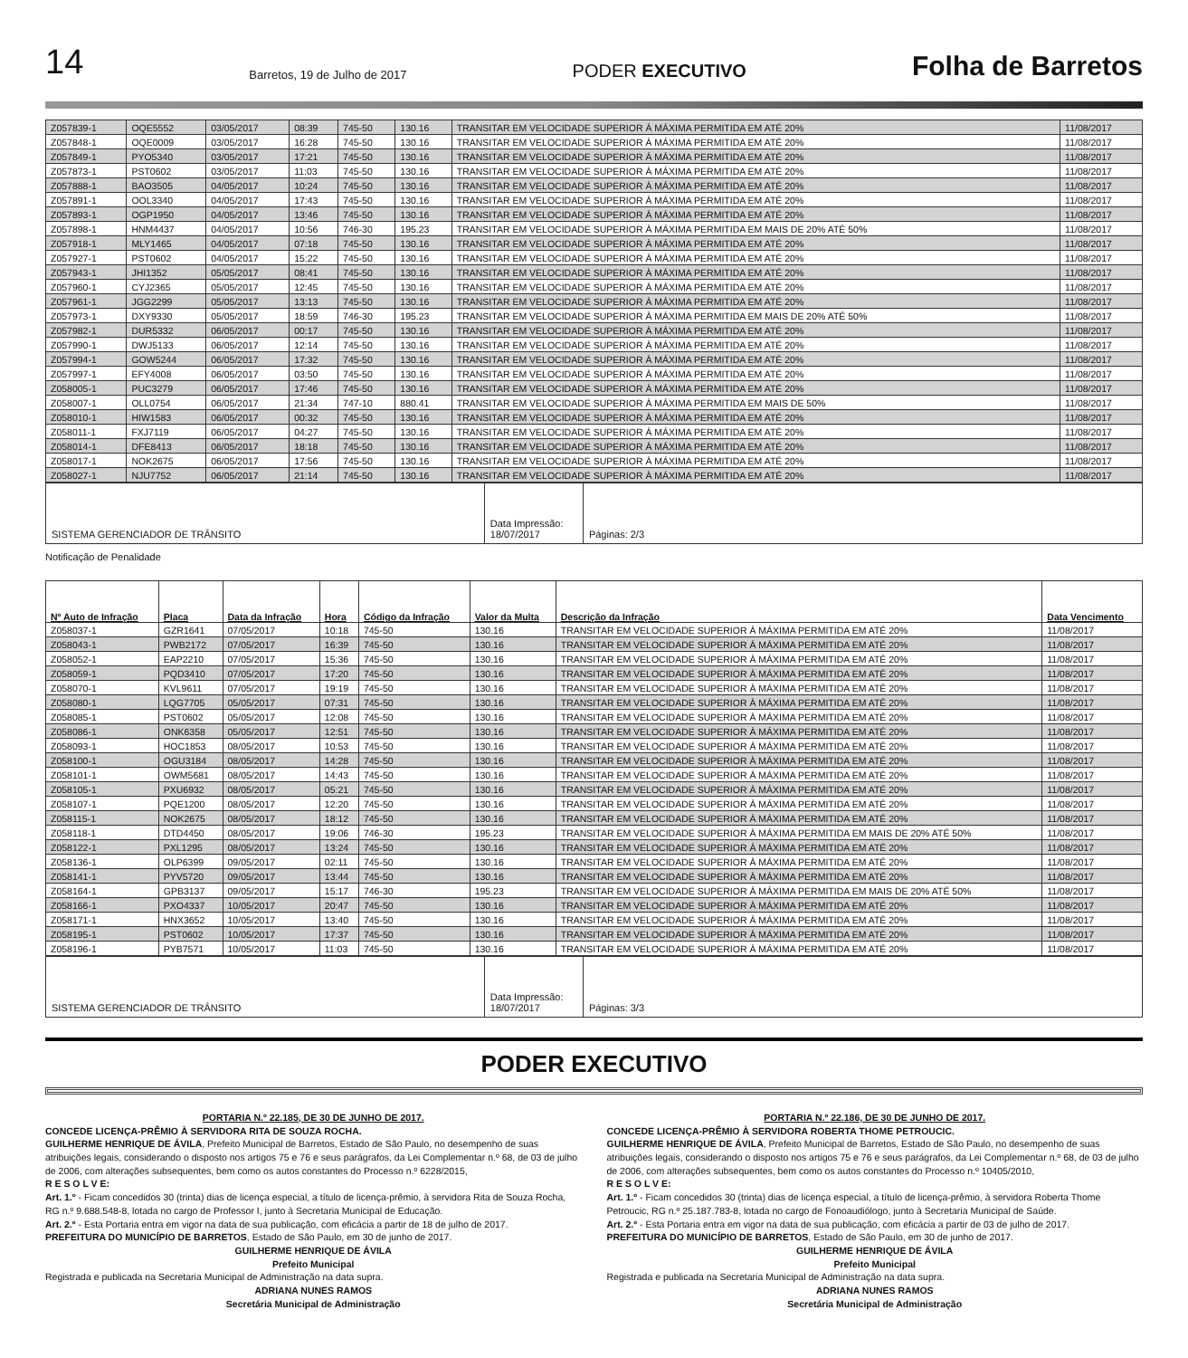14 Barretos, 19 de Julho de 2017 PODER EXECUTIVO Folha de Barretos
| Z057839-1 | OQE5552 | 03/05/2017 | 08:39 | 745-50 | 130.16 | TRANSITAR EM VELOCIDADE SUPERIOR À MÁXIMA PERMITIDA EM ATÉ 20% | 11/08/2017 |
| Z057848-1 | OQE0009 | 03/05/2017 | 16:28 | 745-50 | 130.16 | TRANSITAR EM VELOCIDADE SUPERIOR À MÁXIMA PERMITIDA EM ATÉ 20% | 11/08/2017 |
| Z057849-1 | PYO5340 | 03/05/2017 | 17:21 | 745-50 | 130.16 | TRANSITAR EM VELOCIDADE SUPERIOR À MÁXIMA PERMITIDA EM ATÉ 20% | 11/08/2017 |
| Z057873-1 | PST0602 | 03/05/2017 | 11:03 | 745-50 | 130.16 | TRANSITAR EM VELOCIDADE SUPERIOR À MÁXIMA PERMITIDA EM ATÉ 20% | 11/08/2017 |
| Z057888-1 | BAO3505 | 04/05/2017 | 10:24 | 745-50 | 130.16 | TRANSITAR EM VELOCIDADE SUPERIOR À MÁXIMA PERMITIDA EM ATÉ 20% | 11/08/2017 |
| Z057891-1 | OOL3340 | 04/05/2017 | 17:43 | 745-50 | 130.16 | TRANSITAR EM VELOCIDADE SUPERIOR À MÁXIMA PERMITIDA EM ATÉ 20% | 11/08/2017 |
| Z057893-1 | OGP1950 | 04/05/2017 | 13:46 | 745-50 | 130.16 | TRANSITAR EM VELOCIDADE SUPERIOR À MÁXIMA PERMITIDA EM ATÉ 20% | 11/08/2017 |
| Z057898-1 | HNM4437 | 04/05/2017 | 10:56 | 746-30 | 195.23 | TRANSITAR EM VELOCIDADE SUPERIOR À MÁXIMA PERMITIDA EM MAIS DE 20% ATÉ 50% | 11/08/2017 |
| Z057918-1 | MLY1465 | 04/05/2017 | 07:18 | 745-50 | 130.16 | TRANSITAR EM VELOCIDADE SUPERIOR À MÁXIMA PERMITIDA EM ATÉ 20% | 11/08/2017 |
| Z057927-1 | PST0602 | 04/05/2017 | 15:22 | 745-50 | 130.16 | TRANSITAR EM VELOCIDADE SUPERIOR À MÁXIMA PERMITIDA EM ATÉ 20% | 11/08/2017 |
| Z057943-1 | JHI1352 | 05/05/2017 | 08:41 | 745-50 | 130.16 | TRANSITAR EM VELOCIDADE SUPERIOR À MÁXIMA PERMITIDA EM ATÉ 20% | 11/08/2017 |
| Z057960-1 | CYJ2365 | 05/05/2017 | 12:45 | 745-50 | 130.16 | TRANSITAR EM VELOCIDADE SUPERIOR À MÁXIMA PERMITIDA EM ATÉ 20% | 11/08/2017 |
| Z057961-1 | JGG2299 | 05/05/2017 | 13:13 | 745-50 | 130.16 | TRANSITAR EM VELOCIDADE SUPERIOR À MÁXIMA PERMITIDA EM ATÉ 20% | 11/08/2017 |
| Z057973-1 | DXY9330 | 05/05/2017 | 18:59 | 746-30 | 195.23 | TRANSITAR EM VELOCIDADE SUPERIOR À MÁXIMA PERMITIDA EM MAIS DE 20% ATÉ 50% | 11/08/2017 |
| Z057982-1 | DUR5332 | 06/05/2017 | 00:17 | 745-50 | 130.16 | TRANSITAR EM VELOCIDADE SUPERIOR À MÁXIMA PERMITIDA EM ATÉ 20% | 11/08/2017 |
| Z057990-1 | DWJ5133 | 06/05/2017 | 12:14 | 745-50 | 130.16 | TRANSITAR EM VELOCIDADE SUPERIOR À MÁXIMA PERMITIDA EM ATÉ 20% | 11/08/2017 |
| Z057994-1 | GOW5244 | 06/05/2017 | 17:32 | 745-50 | 130.16 | TRANSITAR EM VELOCIDADE SUPERIOR À MÁXIMA PERMITIDA EM ATÉ 20% | 11/08/2017 |
| Z057997-1 | EFY4008 | 06/05/2017 | 03:50 | 745-50 | 130.16 | TRANSITAR EM VELOCIDADE SUPERIOR À MÁXIMA PERMITIDA EM ATÉ 20% | 11/08/2017 |
| Z058005-1 | PUC3279 | 06/05/2017 | 17:46 | 745-50 | 130.16 | TRANSITAR EM VELOCIDADE SUPERIOR À MÁXIMA PERMITIDA EM ATÉ 20% | 11/08/2017 |
| Z058007-1 | OLL0754 | 06/05/2017 | 21:34 | 747-10 | 880.41 | TRANSITAR EM VELOCIDADE SUPERIOR À MÁXIMA PERMITIDA EM MAIS DE 50% | 11/08/2017 |
| Z058010-1 | HIW1583 | 06/05/2017 | 00:32 | 745-50 | 130.16 | TRANSITAR EM VELOCIDADE SUPERIOR À MÁXIMA PERMITIDA EM ATÉ 20% | 11/08/2017 |
| Z058011-1 | FXJ7119 | 06/05/2017 | 04:27 | 745-50 | 130.16 | TRANSITAR EM VELOCIDADE SUPERIOR À MÁXIMA PERMITIDA EM ATÉ 20% | 11/08/2017 |
| Z058014-1 | DFE8413 | 06/05/2017 | 18:18 | 745-50 | 130.16 | TRANSITAR EM VELOCIDADE SUPERIOR À MÁXIMA PERMITIDA EM ATÉ 20% | 11/08/2017 |
| Z058017-1 | NOK2675 | 06/05/2017 | 17:56 | 745-50 | 130.16 | TRANSITAR EM VELOCIDADE SUPERIOR À MÁXIMA PERMITIDA EM ATÉ 20% | 11/08/2017 |
| Z058027-1 | NJU7752 | 06/05/2017 | 21:14 | 745-50 | 130.16 | TRANSITAR EM VELOCIDADE SUPERIOR À MÁXIMA PERMITIDA EM ATÉ 20% | 11/08/2017 |
| SISTEMA GERENCIADOR DE TRÂNSITO | Data Impressão: 18/07/2017 | Páginas: 2/3 |
Notificação de Penalidade
| Nº Auto de Infração | Placa | Data da Infração | Hora | Código da Infração | Valor da Multa | Descrição da Infração | Data Vencimento |
| --- | --- | --- | --- | --- | --- | --- | --- |
| Z058037-1 | GZR1641 | 07/05/2017 | 10:18 | 745-50 | 130.16 | TRANSITAR EM VELOCIDADE SUPERIOR À MÁXIMA PERMITIDA EM ATÉ 20% | 11/08/2017 |
| Z058043-1 | PWB2172 | 07/05/2017 | 16:39 | 745-50 | 130.16 | TRANSITAR EM VELOCIDADE SUPERIOR À MÁXIMA PERMITIDA EM ATÉ 20% | 11/08/2017 |
| Z058052-1 | EAP2210 | 07/05/2017 | 15:36 | 745-50 | 130.16 | TRANSITAR EM VELOCIDADE SUPERIOR À MÁXIMA PERMITIDA EM ATÉ 20% | 11/08/2017 |
| Z058059-1 | PQD3410 | 07/05/2017 | 17:20 | 745-50 | 130.16 | TRANSITAR EM VELOCIDADE SUPERIOR À MÁXIMA PERMITIDA EM ATÉ 20% | 11/08/2017 |
| Z058070-1 | KVL9611 | 07/05/2017 | 19:19 | 745-50 | 130.16 | TRANSITAR EM VELOCIDADE SUPERIOR À MÁXIMA PERMITIDA EM ATÉ 20% | 11/08/2017 |
| Z058080-1 | LQG7705 | 05/05/2017 | 07:31 | 745-50 | 130.16 | TRANSITAR EM VELOCIDADE SUPERIOR À MÁXIMA PERMITIDA EM ATÉ 20% | 11/08/2017 |
| Z058085-1 | PST0602 | 05/05/2017 | 12:08 | 745-50 | 130.16 | TRANSITAR EM VELOCIDADE SUPERIOR À MÁXIMA PERMITIDA EM ATÉ 20% | 11/08/2017 |
| Z058086-1 | ONK6358 | 05/05/2017 | 12:51 | 745-50 | 130.16 | TRANSITAR EM VELOCIDADE SUPERIOR À MÁXIMA PERMITIDA EM ATÉ 20% | 11/08/2017 |
| Z058093-1 | HOC1853 | 08/05/2017 | 10:53 | 745-50 | 130.16 | TRANSITAR EM VELOCIDADE SUPERIOR À MÁXIMA PERMITIDA EM ATÉ 20% | 11/08/2017 |
| Z058100-1 | OGU3184 | 08/05/2017 | 14:28 | 745-50 | 130.16 | TRANSITAR EM VELOCIDADE SUPERIOR À MÁXIMA PERMITIDA EM ATÉ 20% | 11/08/2017 |
| Z058101-1 | OWM5681 | 08/05/2017 | 14:43 | 745-50 | 130.16 | TRANSITAR EM VELOCIDADE SUPERIOR À MÁXIMA PERMITIDA EM ATÉ 20% | 11/08/2017 |
| Z058105-1 | PXU6932 | 08/05/2017 | 05:21 | 745-50 | 130.16 | TRANSITAR EM VELOCIDADE SUPERIOR À MÁXIMA PERMITIDA EM ATÉ 20% | 11/08/2017 |
| Z058107-1 | PQE1200 | 08/05/2017 | 12:20 | 745-50 | 130.16 | TRANSITAR EM VELOCIDADE SUPERIOR À MÁXIMA PERMITIDA EM ATÉ 20% | 11/08/2017 |
| Z058115-1 | NOK2675 | 08/05/2017 | 18:12 | 745-50 | 130.16 | TRANSITAR EM VELOCIDADE SUPERIOR À MÁXIMA PERMITIDA EM ATÉ 20% | 11/08/2017 |
| Z058118-1 | DTD4450 | 08/05/2017 | 19:06 | 746-30 | 195.23 | TRANSITAR EM VELOCIDADE SUPERIOR À MÁXIMA PERMITIDA EM MAIS DE 20% ATÉ 50% | 11/08/2017 |
| Z058122-1 | PXL1295 | 08/05/2017 | 13:24 | 745-50 | 130.16 | TRANSITAR EM VELOCIDADE SUPERIOR À MÁXIMA PERMITIDA EM ATÉ 20% | 11/08/2017 |
| Z058136-1 | OLP6399 | 09/05/2017 | 02:11 | 745-50 | 130.16 | TRANSITAR EM VELOCIDADE SUPERIOR À MÁXIMA PERMITIDA EM ATÉ 20% | 11/08/2017 |
| Z058141-1 | PYV5720 | 09/05/2017 | 13:44 | 745-50 | 130.16 | TRANSITAR EM VELOCIDADE SUPERIOR À MÁXIMA PERMITIDA EM ATÉ 20% | 11/08/2017 |
| Z058164-1 | GPB3137 | 09/05/2017 | 15:17 | 746-30 | 195.23 | TRANSITAR EM VELOCIDADE SUPERIOR À MÁXIMA PERMITIDA EM MAIS DE 20% ATÉ 50% | 11/08/2017 |
| Z058166-1 | PXO4337 | 10/05/2017 | 20:47 | 745-50 | 130.16 | TRANSITAR EM VELOCIDADE SUPERIOR À MÁXIMA PERMITIDA EM ATÉ 20% | 11/08/2017 |
| Z058171-1 | HNX3652 | 10/05/2017 | 13:40 | 745-50 | 130.16 | TRANSITAR EM VELOCIDADE SUPERIOR À MÁXIMA PERMITIDA EM ATÉ 20% | 11/08/2017 |
| Z058195-1 | PST0602 | 10/05/2017 | 17:37 | 745-50 | 130.16 | TRANSITAR EM VELOCIDADE SUPERIOR À MÁXIMA PERMITIDA EM ATÉ 20% | 11/08/2017 |
| Z058196-1 | PYB7571 | 10/05/2017 | 11:03 | 745-50 | 130.16 | TRANSITAR EM VELOCIDADE SUPERIOR À MÁXIMA PERMITIDA EM ATÉ 20% | 11/08/2017 |
| SISTEMA GERENCIADOR DE TRÂNSITO | Data Impressão: 18/07/2017 | Páginas: 3/3 |
PODER EXECUTIVO
PORTARIA N.º 22.185, DE 30 DE JUNHO DE 2017.
CONCEDE LICENÇA-PRÊMIO À SERVIDORA RITA DE SOUZA ROCHA.
GUILHERME HENRIQUE DE ÁVILA, Prefeito Municipal de Barretos, Estado de São Paulo, no desempenho de suas atribuições legais, considerando o disposto nos artigos 75 e 76 e seus parágrafos, da Lei Complementar n.º 68, de 03 de julho de 2006, com alterações subsequentes, bem como os autos constantes do Processo n.º 6228/2015,
R E S O L V E:
Art. 1.º - Ficam concedidos 30 (trinta) dias de licença especial, a título de licença-prêmio, à servidora Rita de Souza Rocha, RG n.º 9.688.548-8, lotada no cargo de Professor I, junto à Secretaria Municipal de Educação.
Art. 2.º - Esta Portaria entra em vigor na data de sua publicação, com eficácia a partir de 18 de julho de 2017.
PREFEITURA DO MUNICÍPIO DE BARRETOS, Estado de São Paulo, em 30 de junho de 2017.
GUILHERME HENRIQUE DE ÁVILA
Prefeito Municipal
Registrada e publicada na Secretaria Municipal de Administração na data supra.
ADRIANA NUNES RAMOS
Secretária Municipal de Administração
PORTARIA N.º 22.186, DE 30 DE JUNHO DE 2017.
CONCEDE LICENÇA-PRÊMIO À SERVIDORA ROBERTA THOME PETROUCIC.
GUILHERME HENRIQUE DE ÁVILA, Prefeito Municipal de Barretos, Estado de São Paulo, no desempenho de suas atribuições legais, considerando o disposto nos artigos 75 e 76 e seus parágrafos, da Lei Complementar n.º 68, de 03 de julho de 2006, com alterações subsequentes, bem como os autos constantes do Processo n.º 10405/2010,
R E S O L V E:
Art. 1.º - Ficam concedidos 30 (trinta) dias de licença especial, a título de licença-prêmio, à servidora Roberta Thome Petroucic, RG n.º 25.187.783-8, lotada no cargo de Fonoaudiólogo, junto à Secretaria Municipal de Saúde.
Art. 2.º - Esta Portaria entra em vigor na data de sua publicação, com eficácia a partir de 03 de julho de 2017.
PREFEITURA DO MUNICÍPIO DE BARRETOS, Estado de São Paulo, em 30 de junho de 2017.
GUILHERME HENRIQUE DE ÁVILA
Prefeito Municipal
Registrada e publicada na Secretaria Municipal de Administração na data supra.
ADRIANA NUNES RAMOS
Secretária Municipal de Administração